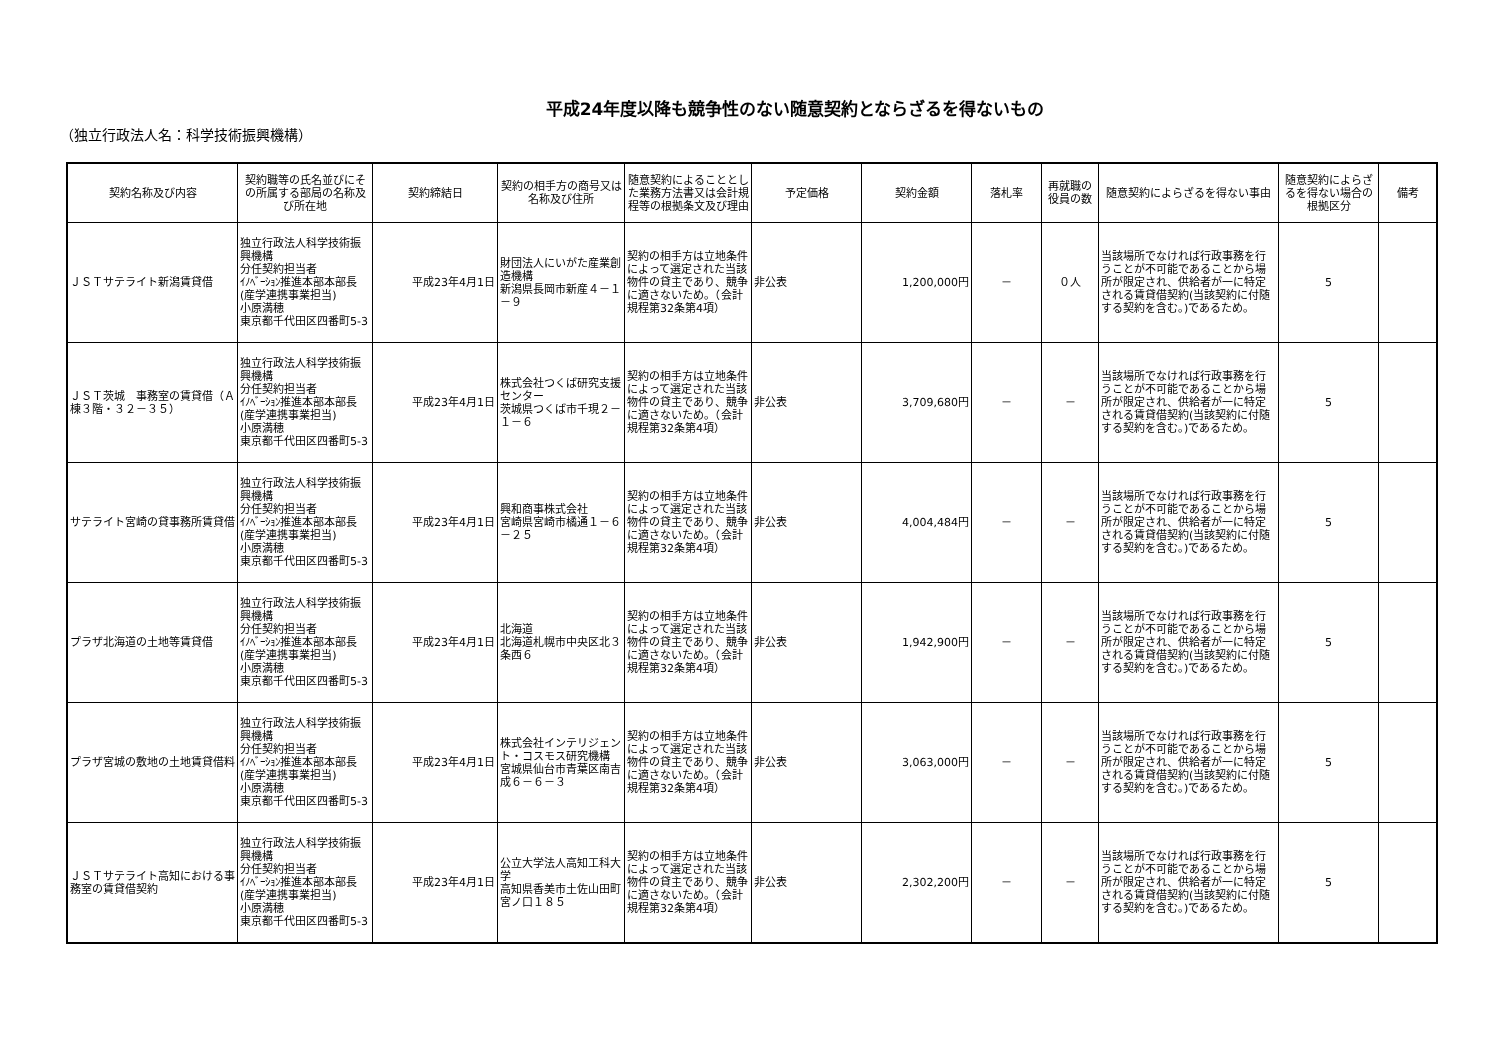平成24年度以降も競争性のない随意契約とならざるを得ないもの
（独立行政法人名：科学技術振興機構）
| 契約名称及び内容 | 契約職等の氏名並びにその所属する部局の名称及び所在地 | 契約締結日 | 契約の相手方の商号又は名称及び住所 | 随意契約によることとした業務方法書又は会計規程等の根拠条文及び理由 | 予定価格 | 契約金額 | 落札率 | 再就職の役員の数 | 随意契約によらざるを得ない事由 | 随意契約によらざるを得ない場合の根拠区分 | 備考 |
| --- | --- | --- | --- | --- | --- | --- | --- | --- | --- | --- | --- |
| ＪＳＴサテライト新潟賃貸借 | 独立行政法人科学技術振興機構 分任契約担当者 ｲﾉﾍﾞｰｼｮﾝ推進本部本部長(産学連携事業担当) 小原満穂 東京都千代田区四番町5-3 | 平成23年4月1日 | 財団法人にいがた産業創造機構 新潟県長岡市新産４－１－９ | 契約の相手方は立地条件によって選定された当該物件の貸主であり、競争に適さないため。（会計規程第32条第4項） | 非公表 | 1,200,000円 | － | ０人 | 当該場所でなければ行政事務を行うことが不可能であることから場所が限定され、供給者が一に特定される賃貸借契約(当該契約に付随する契約を含む。)であるため。 | 5 | |
| ＪＳＴ茨城 事務室の賃貸借（Ａ棟３階・３２－３５） | 独立行政法人科学技術振興機構 分任契約担当者 ｲﾉﾍﾞｰｼｮﾝ推進本部本部長(産学連携事業担当) 小原満穂 東京都千代田区四番町5-3 | 平成23年4月1日 | 株式会社つくば研究支援センター 茨城県つくば市千現２－１－６ | 契約の相手方は立地条件によって選定された当該物件の貸主であり、競争に適さないため。（会計規程第32条第4項） | 非公表 | 3,709,680円 | － | － | 当該場所でなければ行政事務を行うことが不可能であることから場所が限定され、供給者が一に特定される賃貸借契約(当該契約に付随する契約を含む。)であるため。 | 5 | |
| サテライト宮崎の貸事務所賃貸借 | 独立行政法人科学技術振興機構 分任契約担当者 ｲﾉﾍﾞｰｼｮﾝ推進本部本部長(産学連携事業担当) 小原満穂 東京都千代田区四番町5-3 | 平成23年4月1日 | 興和商事株式会社 宮崎県宮崎市橘通１－６－２５ | 契約の相手方は立地条件によって選定された当該物件の貸主であり、競争に適さないため。（会計規程第32条第4項） | 非公表 | 4,004,484円 | － | － | 当該場所でなければ行政事務を行うことが不可能であることから場所が限定され、供給者が一に特定される賃貸借契約(当該契約に付随する契約を含む。)であるため。 | 5 | |
| プラザ北海道の土地等賃貸借 | 独立行政法人科学技術振興機構 分任契約担当者 ｲﾉﾍﾞｰｼｮﾝ推進本部本部長(産学連携事業担当) 小原満穂 東京都千代田区四番町5-3 | 平成23年4月1日 | 北海道 北海道札幌市中央区北３条西６ | 契約の相手方は立地条件によって選定された当該物件の貸主であり、競争に適さないため。（会計規程第32条第4項） | 非公表 | 1,942,900円 | － | － | 当該場所でなければ行政事務を行うことが不可能であることから場所が限定され、供給者が一に特定される賃貸借契約(当該契約に付随する契約を含む。)であるため。 | 5 | |
| プラザ宮城の敷地の土地賃貸借料 | 独立行政法人科学技術振興機構 分任契約担当者 ｲﾉﾍﾞｰｼｮﾝ推進本部本部長(産学連携事業担当) 小原満穂 東京都千代田区四番町5-3 | 平成23年4月1日 | 株式会社インテリジェント・コスモス研究機構 宮城県仙台市青葉区南吉成６－６－３ | 契約の相手方は立地条件によって選定された当該物件の貸主であり、競争に適さないため。（会計規程第32条第4項） | 非公表 | 3,063,000円 | － | － | 当該場所でなければ行政事務を行うことが不可能であることから場所が限定され、供給者が一に特定される賃貸借契約(当該契約に付随する契約を含む。)であるため。 | 5 | |
| ＪＳＴサテライト高知における事務室の賃貸借契約 | 独立行政法人科学技術振興機構 分任契約担当者 ｲﾉﾍﾞｰｼｮﾝ推進本部本部長(産学連携事業担当) 小原満穂 東京都千代田区四番町5-3 | 平成23年4月1日 | 公立大学法人高知工科大学 高知県香美市土佐山田町宮ノ口１８５ | 契約の相手方は立地条件によって選定された当該物件の貸主であり、競争に適さないため。（会計規程第32条第4項） | 非公表 | 2,302,200円 | － | － | 当該場所でなければ行政事務を行うことが不可能であることから場所が限定され、供給者が一に特定される賃貸借契約(当該契約に付随する契約を含む。)であるため。 | 5 | |